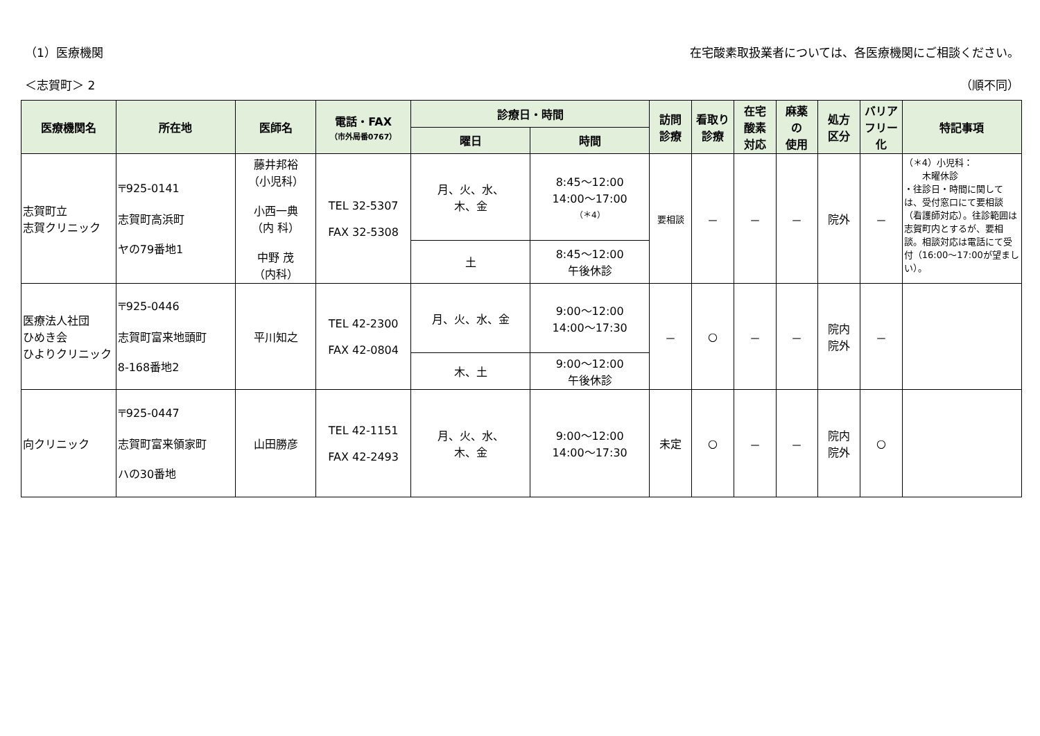（1）医療機関 在宅酸素取扱業者については、各医療機関にご相談ください。
＜志賀町＞ 2 （順不同）
| 医療機関名 | 所在地 | 医師名 | 電話・FAX （市外局番0767） | 診療日・時間 | | 訪問 診療 | 看取り 診療 | 在宅 酸素 対応 | 麻薬 の 使用 | 処方 区分 | バリア フリー 化 | 特記事項 |
| --- | --- | --- | --- | --- | --- | --- | --- | --- | --- | --- | --- | --- |
| | | | | 曜日 | 時間 | | | | | | | |
| 志賀町立 志賀クリニック | 〒925-0141 志賀町高浜町 ヤの79番地1 | 藤井邦裕 （小児科） 小西一典 （内 科） 中野 茂 （内科） | TEL 32-5307 FAX 32-5308 | 月、火、水、 木、金 | 8:45～12:00 14:00～17:00 （＊4） | 要相談 | － | － | － | 院外 | － | （＊4）小児科： 木曜休診 ・往診日・時間に関しては、受付窓口にて要相談（看護師対応）。往診範囲は志賀町内とするが、要相談。相談対応は電話にて受付（16:00～17:00が望ましい）。 |
| | | | | 土 | 8:45～12:00 午後休診 | | | | | | | |
| 医療法人社団 ひめき会 ひよりクリニック | 〒925-0446 志賀町富来地頭町 8-168番地2 | 平川知之 | TEL 42-2300 FAX 42-0804 | 月、火、水、金 | 9:00～12:00 14:00～17:30 | － | ○ | － | － | 院内 院外 | － | |
| | | | | 木、土 | 9:00～12:00 午後休診 | | | | | | | |
| 向クリニック | 〒925-0447 志賀町富来領家町 ハの30番地 | 山田勝彦 | TEL 42-1151 FAX 42-2493 | 月、火、水、 木、金 | 9:00～12:00 14:00～17:30 | 未定 | ○ | － | － | 院内 院外 | ○ | |